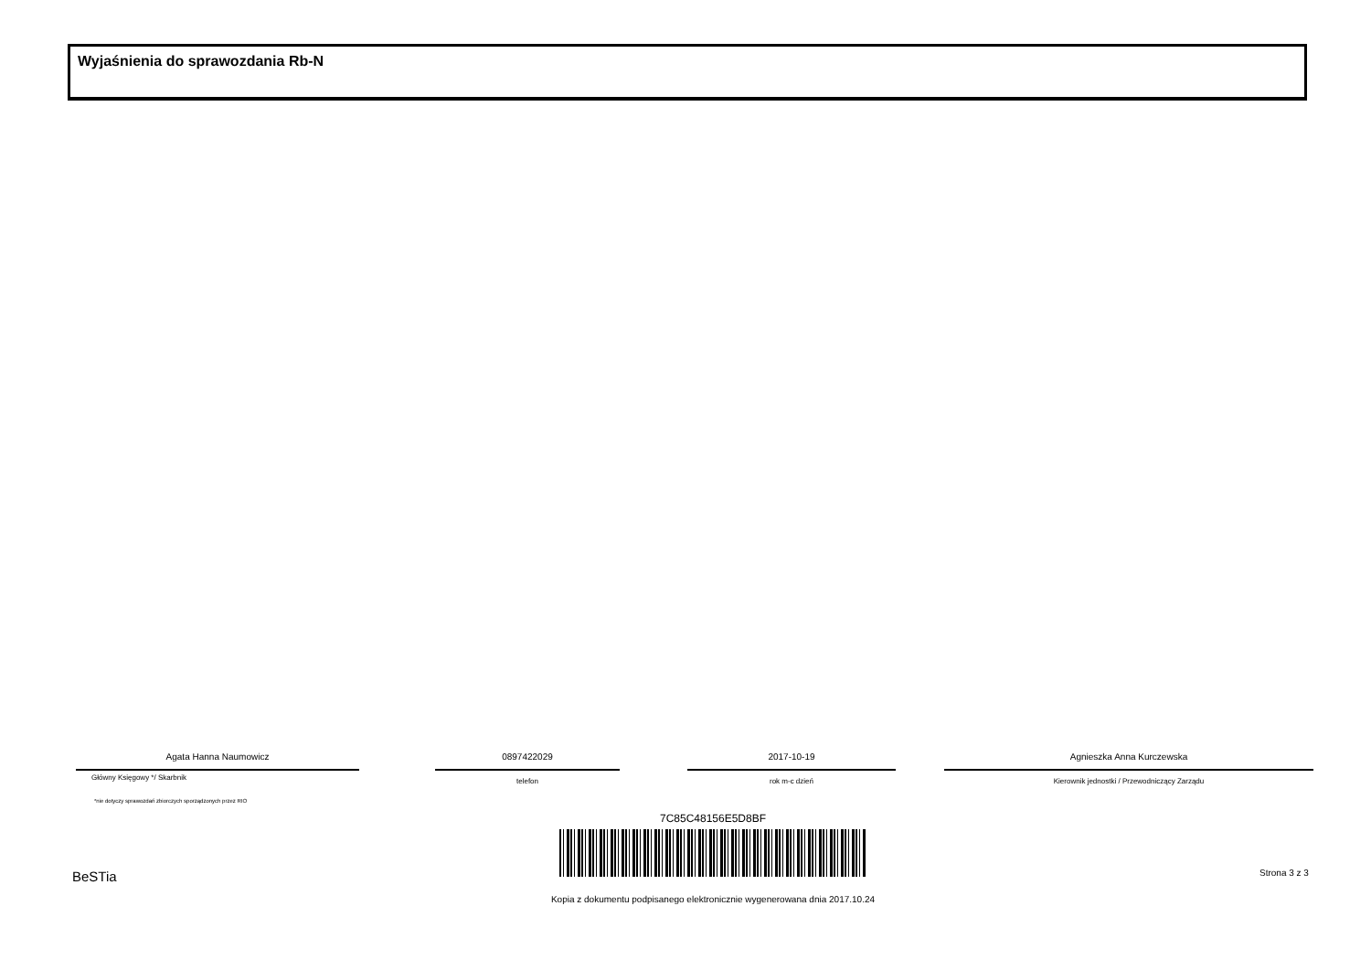Wyjaśnienia do sprawozdania Rb-N
Agata Hanna Naumowicz 0897422029 2017-10-19 Agnieszka Anna Kurczewska
Główny Księgowy */ Skarbnik telefon rok m-c dzień Kierownik jednostki / Przewodniczący Zarządu
*nie dotyczy sprawozdań zbiorczych sporządzonych przez RIO
7C85C48156E5D8BF
BeSTia Strona 3 z 3
Kopia z dokumentu podpisanego elektronicznie wygenerowana dnia 2017.10.24